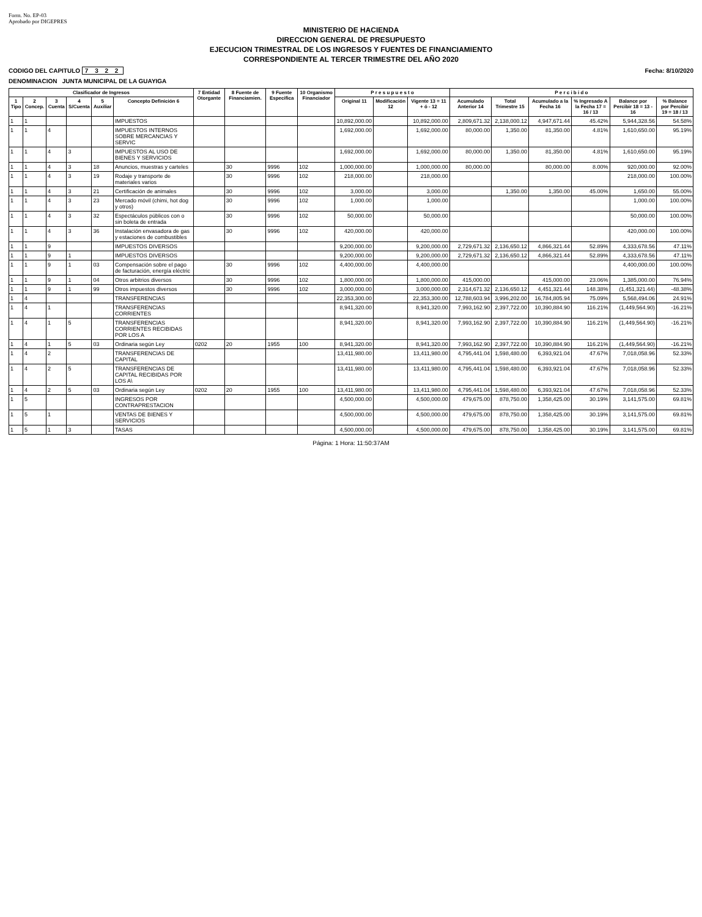Form. No. EP-03
Aprobado por DIGEPRES
MINISTERIO DE HACIENDA
DIRECCION GENERAL DE PRESUPUESTO
EJECUCION TRIMESTRAL DE LOS INGRESOS Y FUENTES DE FINANCIAMIENTO
CORRESPONDIENTE AL TERCER TRIMESTRE DEL AÑO 2020
CODIGO DEL CAPITULO 7 3 2 2 Fecha: 8/10/2020
DENOMINACION JUNTA MUNICIPAL DE LA GUAYIGA
| Clasificador de Ingresos | | | | | | 7 Entidad Otorgante | 8 Fuente de Financiamien. | 9 Fuente Especifica | 10 Organismo Financiador | P r e s u p u e s t o | | | P e r c i b i d o | | | | | |
| --- | --- | --- | --- | --- | --- | --- | --- | --- | --- | --- | --- | --- | --- | --- | --- | --- | --- | --- |
| 1 Tipo | 2 Concep. | 3 Cuenta | 4 S/Cuenta | 5 Auxiliar | Concepto Definición 6 | | | | | Original 11 | Modificación 12 | Vigente 13 = 11 + ó - 12 | Acumulado Anterior 14 | Total Trimestre 15 | Acumulado a la Fecha 16 | % Ingresado A la Fecha 17 = 16 / 13 | Balance por Percibir 18 = 13 - 16 | % Balance por Percibir 19 = 18 / 13 |
| 1 | 1 | | | | IMPUESTOS | | | | | 10,892,000.00 | | 10,892,000.00 | 2,809,671.32 | 2,138,000.12 | 4,947,671.44 | 45.42% | 5,944,328.56 | 54.58% |
| 1 | 1 | 4 | | | IMPUESTOS INTERNOS SOBRE MERCANCIAS Y SERVIC | | | | | 1,692,000.00 | | 1,692,000.00 | 80,000.00 | 1,350.00 | 81,350.00 | 4.81% | 1,610,650.00 | 95.19% |
| 1 | 1 | 4 | 3 | | IMPUESTOS AL USO DE BIENES Y SERVICIOS | | | | | 1,692,000.00 | | 1,692,000.00 | 80,000.00 | 1,350.00 | 81,350.00 | 4.81% | 1,610,650.00 | 95.19% |
| 1 | 1 | 4 | 3 | 18 | Anuncios, muestras y carteles | | 30 | 9996 | 102 | 1,000,000.00 | | 1,000,000.00 | 80,000.00 | | 80,000.00 | 8.00% | 920,000.00 | 92.00% |
| 1 | 1 | 4 | 3 | 19 | Rodaje y transporte de materiales varios | | 30 | 9996 | 102 | 218,000.00 | | 218,000.00 | | | | | 218,000.00 | 100.00% |
| 1 | 1 | 4 | 3 | 21 | Certificación de animales | | 30 | 9996 | 102 | 3,000.00 | | 3,000.00 | | 1,350.00 | 1,350.00 | 45.00% | 1,650.00 | 55.00% |
| 1 | 1 | 4 | 3 | 23 | Mercado móvil (chimi, hot dog y otros) | | 30 | 9996 | 102 | 1,000.00 | | 1,000.00 | | | | | 1,000.00 | 100.00% |
| 1 | 1 | 4 | 3 | 32 | Espectáculos públicos con o sin boleta de entrada | | 30 | 9996 | 102 | 50,000.00 | | 50,000.00 | | | | | 50,000.00 | 100.00% |
| 1 | 1 | 4 | 3 | 36 | Instalación envasadora de gas y estaciones de combustibles | | 30 | 9996 | 102 | 420,000.00 | | 420,000.00 | | | | | 420,000.00 | 100.00% |
| 1 | 1 | 9 | | | IMPUESTOS DIVERSOS | | | | | 9,200,000.00 | | 9,200,000.00 | 2,729,671.32 | 2,136,650.12 | 4,866,321.44 | 52.89% | 4,333,678.56 | 47.11% |
| 1 | 1 | 9 | 1 | | IMPUESTOS DIVERSOS | | | | | 9,200,000.00 | | 9,200,000.00 | 2,729,671.32 | 2,136,650.12 | 4,866,321.44 | 52.89% | 4,333,678.56 | 47.11% |
| 1 | 1 | 9 | 1 | 03 | Compensación sobre el pago de facturación, energía eléctric | | 30 | 9996 | 102 | 4,400,000.00 | | 4,400,000.00 | | | | | 4,400,000.00 | 100.00% |
| 1 | 1 | 9 | 1 | 04 | Otros arbitrios diversos | | 30 | 9996 | 102 | 1,800,000.00 | | 1,800,000.00 | 415,000.00 | | 415,000.00 | 23.06% | 1,385,000.00 | 76.94% |
| 1 | 1 | 9 | 1 | 99 | Otros impuestos diversos | | 30 | 9996 | 102 | 3,000,000.00 | | 3,000,000.00 | 2,314,671.32 | 2,136,650.12 | 4,451,321.44 | 148.38% | (1,451,321.44) | -48.38% |
| 1 | 4 | | | | TRANSFERENCIAS | | | | | 22,353,300.00 | | 22,353,300.00 | 12,788,603.94 | 3,996,202.00 | 16,784,805.94 | 75.09% | 5,568,494.06 | 24.91% |
| 1 | 4 | 1 | | | TRANSFERENCIAS CORRIENTES | | | | | 8,941,320.00 | | 8,941,320.00 | 7,993,162.90 | 2,397,722.00 | 10,390,884.90 | 116.21% | (1,449,564.90) | -16.21% |
| 1 | 4 | 1 | 5 | | TRANSFERENCIAS CORRIENTES RECIBIDAS POR LOS A | | | | | 8,941,320.00 | | 8,941,320.00 | 7,993,162.90 | 2,397,722.00 | 10,390,884.90 | 116.21% | (1,449,564.90) | -16.21% |
| 1 | 4 | 1 | 5 | 03 | Ordinaria según Ley | 0202 | 20 | 1955 | 100 | 8,941,320.00 | | 8,941,320.00 | 7,993,162.90 | 2,397,722.00 | 10,390,884.90 | 116.21% | (1,449,564.90) | -16.21% |
| 1 | 4 | 2 | | | TRANSFERENCIAS DE CAPITAL | | | | | 13,411,980.00 | | 13,411,980.00 | 4,795,441.04 | 1,598,480.00 | 6,393,921.04 | 47.67% | 7,018,058.96 | 52.33% |
| 1 | 4 | 2 | 5 | | TRANSFERENCIAS DE CAPITAL RECIBIDAS POR LOS A\ | | | | | 13,411,980.00 | | 13,411,980.00 | 4,795,441.04 | 1,598,480.00 | 6,393,921.04 | 47.67% | 7,018,058.96 | 52.33% |
| 1 | 4 | 2 | 5 | 03 | Ordinaria según Ley | 0202 | 20 | 1955 | 100 | 13,411,980.00 | | 13,411,980.00 | 4,795,441.04 | 1,598,480.00 | 6,393,921.04 | 47.67% | 7,018,058.96 | 52.33% |
| 1 | 5 | | | | INGRESOS POR CONTRAPRESTACION | | | | | 4,500,000.00 | | 4,500,000.00 | 479,675.00 | 878,750.00 | 1,358,425.00 | 30.19% | 3,141,575.00 | 69.81% |
| 1 | 5 | 1 | | | VENTAS DE BIENES Y SERVICIOS | | | | | 4,500,000.00 | | 4,500,000.00 | 479,675.00 | 878,750.00 | 1,358,425.00 | 30.19% | 3,141,575.00 | 69.81% |
| 1 | 5 | 1 | 3 | | TASAS | | | | | 4,500,000.00 | | 4,500,000.00 | 479,675.00 | 878,750.00 | 1,358,425.00 | 30.19% | 3,141,575.00 | 69.81% |
Página: 1 Hora: 11:50:37AM